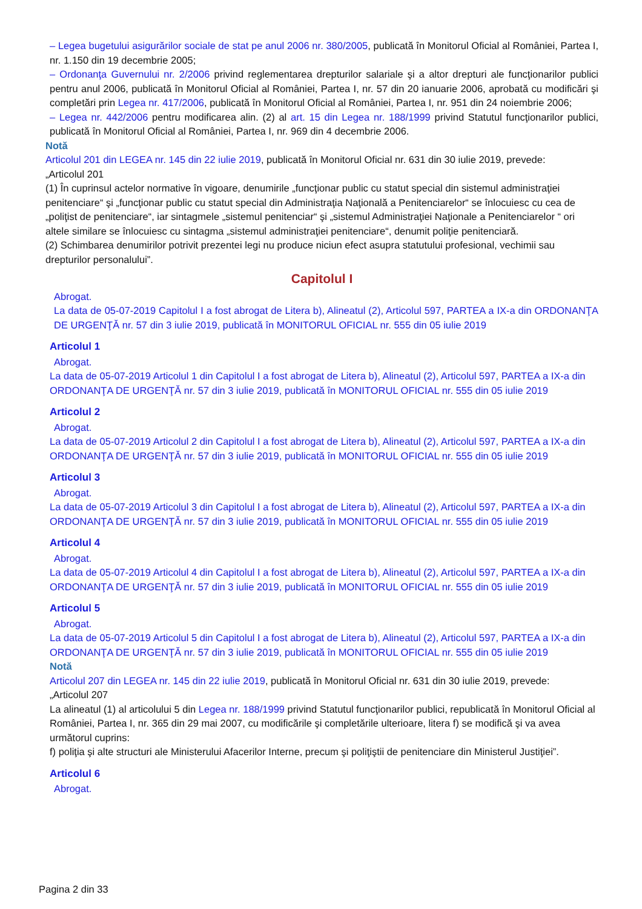– Legea bugetului asigurărilor sociale de stat pe anul 2006 nr. 380/2005, publicată în Monitorul Oficial al României, Partea I, nr. 1.150 din 19 decembrie 2005;
– Ordonanţa Guvernului nr. 2/2006 privind reglementarea drepturilor salariale şi a altor drepturi ale funcţionarilor publici pentru anul 2006, publicată în Monitorul Oficial al României, Partea I, nr. 57 din 20 ianuarie 2006, aprobată cu modificări şi completări prin Legea nr. 417/2006, publicată în Monitorul Oficial al României, Partea I, nr. 951 din 24 noiembrie 2006;
– Legea nr. 442/2006 pentru modificarea alin. (2) al art. 15 din Legea nr. 188/1999 privind Statutul funcţionarilor publici, publicată în Monitorul Oficial al României, Partea I, nr. 969 din 4 decembrie 2006.
Notă
Articolul 201 din LEGEA nr. 145 din 22 iulie 2019, publicată în Monitorul Oficial nr. 631 din 30 iulie 2019, prevede:
„Articolul 201
(1) În cuprinsul actelor normative în vigoare, denumirile „funcţionar public cu statut special din sistemul administraţiei penitenciare“ şi „funcţionar public cu statut special din Administraţia Naţională a Penitenciarelor“ se înlocuiesc cu cea de „poliţist de penitenciare“, iar sintagmele „sistemul penitenciar“ şi „sistemul Administraţiei Naţionale a Penitenciarelor “ ori altele similare se înlocuiesc cu sintagma „sistemul administraţiei penitenciare“, denumit poliţie penitenciară.
(2) Schimbarea denumirilor potrivit prezentei legi nu produce niciun efect asupra statutului profesional, vechimii sau drepturilor personalului”.
Capitolul I
Abrogat.
La data de 05-07-2019 Capitolul I a fost abrogat de Litera b), Alineatul (2), Articolul 597, PARTEA a IX-a din ORDONANŢA DE URGENŢĂ nr. 57 din 3 iulie 2019, publicată în MONITORUL OFICIAL nr. 555 din 05 iulie 2019
Articolul 1
Abrogat.
La data de 05-07-2019 Articolul 1 din Capitolul I a fost abrogat de Litera b), Alineatul (2), Articolul 597, PARTEA a IX-a din ORDONANŢA DE URGENŢĂ nr. 57 din 3 iulie 2019, publicată în MONITORUL OFICIAL nr. 555 din 05 iulie 2019
Articolul 2
Abrogat.
La data de 05-07-2019 Articolul 2 din Capitolul I a fost abrogat de Litera b), Alineatul (2), Articolul 597, PARTEA a IX-a din ORDONANŢA DE URGENŢĂ nr. 57 din 3 iulie 2019, publicată în MONITORUL OFICIAL nr. 555 din 05 iulie 2019
Articolul 3
Abrogat.
La data de 05-07-2019 Articolul 3 din Capitolul I a fost abrogat de Litera b), Alineatul (2), Articolul 597, PARTEA a IX-a din ORDONANŢA DE URGENŢĂ nr. 57 din 3 iulie 2019, publicată în MONITORUL OFICIAL nr. 555 din 05 iulie 2019
Articolul 4
Abrogat.
La data de 05-07-2019 Articolul 4 din Capitolul I a fost abrogat de Litera b), Alineatul (2), Articolul 597, PARTEA a IX-a din ORDONANŢA DE URGENŢĂ nr. 57 din 3 iulie 2019, publicată în MONITORUL OFICIAL nr. 555 din 05 iulie 2019
Articolul 5
Abrogat.
La data de 05-07-2019 Articolul 5 din Capitolul I a fost abrogat de Litera b), Alineatul (2), Articolul 597, PARTEA a IX-a din ORDONANŢA DE URGENŢĂ nr. 57 din 3 iulie 2019, publicată în MONITORUL OFICIAL nr. 555 din 05 iulie 2019
Notă
Articolul 207 din LEGEA nr. 145 din 22 iulie 2019, publicată în Monitorul Oficial nr. 631 din 30 iulie 2019, prevede:
„Articolul 207
La alineatul (1) al articolului 5 din Legea nr. 188/1999 privind Statutul funcţionarilor publici, republicată în Monitorul Oficial al României, Partea I, nr. 365 din 29 mai 2007, cu modificările şi completările ulterioare, litera f) se modifică şi va avea următorul cuprins:
f) poliţia şi alte structuri ale Ministerului Afacerilor Interne, precum şi poliţiştii de penitenciare din Ministerul Justiţiei”.
Articolul 6
Abrogat.
Pagina 2 din 33